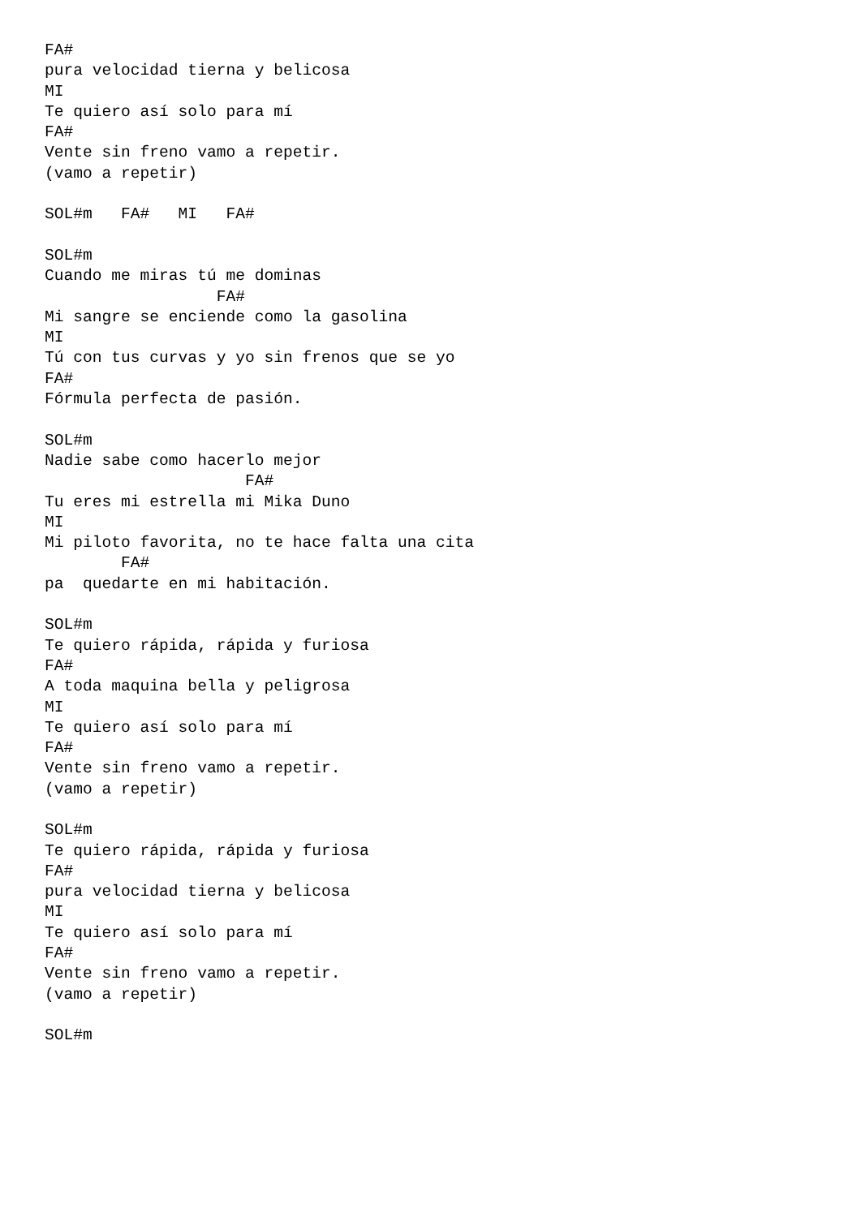FA#
pura velocidad tierna y belicosa
MI
Te quiero así solo para mí
FA#
Vente sin freno vamo a repetir.
(vamo a repetir)

SOL#m   FA#   MI   FA#

SOL#m
Cuando me miras tú me dominas
                  FA#
Mi sangre se enciende como la gasolina
MI
Tú con tus curvas y yo sin frenos que se yo
FA#
Fórmula perfecta de pasión.

SOL#m
Nadie sabe como hacerlo mejor
                     FA#
Tu eres mi estrella mi Mika Duno
MI
Mi piloto favorita, no te hace falta una cita
        FA#
pa  quedarte en mi habitación.

SOL#m
Te quiero rápida, rápida y furiosa
FA#
A toda maquina bella y peligrosa
MI
Te quiero así solo para mí
FA#
Vente sin freno vamo a repetir.
(vamo a repetir)

SOL#m
Te quiero rápida, rápida y furiosa
FA#
pura velocidad tierna y belicosa
MI
Te quiero así solo para mí
FA#
Vente sin freno vamo a repetir.
(vamo a repetir)

SOL#m